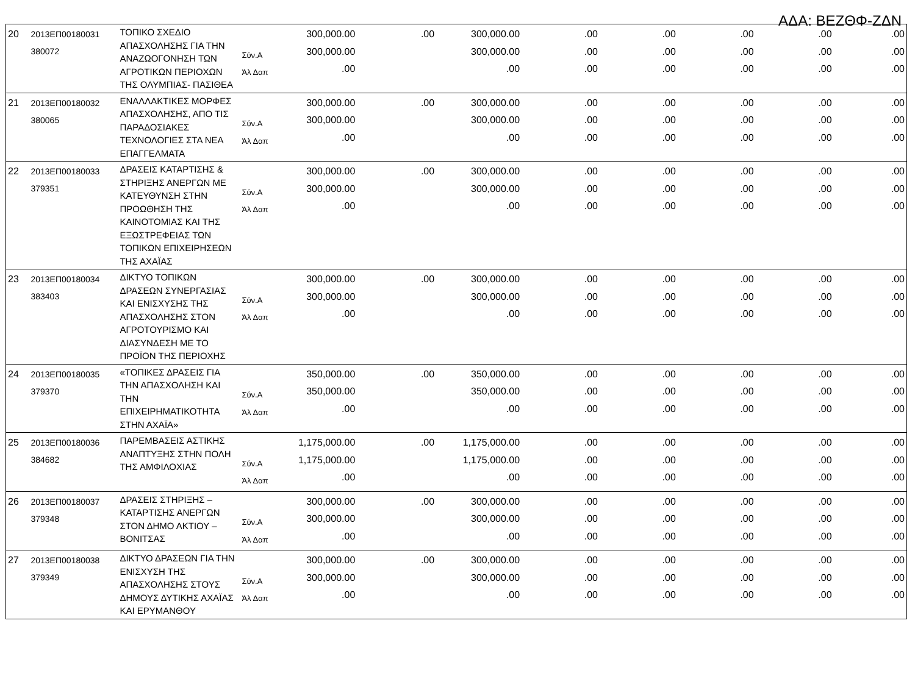ΑΔΑ: ΒΕΖΘΦ-ΖΔΝ
| 20 | 2013ΕΠ00180031 380072 | ΤΟΠΙΚΟ ΣΧΕΔΙΟ ΑΠΑΣΧΟΛΗΣΗΣ ΓΙΑ ΤΗΝ ΑΝΑΖΩΟΓΟΝΗΣΗ ΤΩΝ ΑΓΡΟΤΙΚΩΝ ΠΕΡΙΟΧΩΝ ΤΗΣ ΟΛΥΜΠΙΑΣ- ΠΑΣΙΘΕΑ | Σύν.Α Άλ Δαπ | 300,000.00 300,000.00 .00 | .00 | 300,000.00 300,000.00 .00 | .00 .00 .00 | .00 .00 .00 | .00 .00 .00 | .00 .00 .00 | .00 .00 .00 |
| 21 | 2013ΕΠ00180032 380065 | ΕΝΑΛΛΑΚΤΙΚΕΣ ΜΟΡΦΕΣ ΑΠΑΣΧΟΛΗΣΗΣ, ΑΠΟ ΤΙΣ ΠΑΡΑΔΟΣΙΑΚΕΣ ΤΕΧΝΟΛΟΓΙΕΣ ΣΤΑ ΝΕΑ ΕΠΑΓΓΕΛΜΑΤΑ | Σύν.Α Άλ Δαπ | 300,000.00 300,000.00 .00 | .00 | 300,000.00 300,000.00 .00 | .00 .00 .00 | .00 .00 .00 | .00 .00 .00 | .00 .00 .00 | .00 .00 .00 |
| 22 | 2013ΕΠ00180033 379351 | ΔΡΑΣΕΙΣ ΚΑΤΑΡΤΙΣΗΣ & ΣΤΗΡΙΞΗΣ ΑΝΕΡΓΩΝ ΜΕ ΚΑΤΕΥΘΥΝΣΗ ΣΤΗΝ ΠΡΟΩΘΗΣΗ ΤΗΣ ΚΑΙΝΟΤΟΜΙΑΣ ΚΑΙ ΤΗΣ ΕΞΩΣΤΡΕΦΕΙΑΣ ΤΩΝ ΤΟΠΙΚΩΝ ΕΠΙΧΕΙΡΗΣΕΩΝ ΤΗΣ ΑΧΑΪΑΣ | Σύν.Α Άλ Δαπ | 300,000.00 300,000.00 .00 | .00 | 300,000.00 300,000.00 .00 | .00 .00 .00 | .00 .00 .00 | .00 .00 .00 | .00 .00 .00 | .00 .00 .00 |
| 23 | 2013ΕΠ00180034 383403 | ΔΙΚΤΥΟ ΤΟΠΙΚΩΝ ΔΡΑΣΕΩΝ ΣΥΝΕΡΓΑΣΙΑΣ ΚΑΙ ΕΝΙΣΧΥΣΗΣ ΤΗΣ ΑΠΑΣΧΟΛΗΣΗΣ ΣΤΟΝ ΑΓΡΟΤΟΥΡΙΣΜΟ ΚΑΙ ΔΙΑΣΥΝΔΕΣΗ ΜΕ ΤΟ ΠΡΟΪΟΝ ΤΗΣ ΠΕΡΙΟΧΗΣ | Σύν.Α Άλ Δαπ | 300,000.00 300,000.00 .00 | .00 | 300,000.00 300,000.00 .00 | .00 .00 .00 | .00 .00 .00 | .00 .00 .00 | .00 .00 .00 | .00 .00 .00 |
| 24 | 2013ΕΠ00180035 379370 | «ΤΟΠΙΚΕΣ ΔΡΑΣΕΙΣ ΓΙΑ ΤΗΝ ΑΠΑΣΧΟΛΗΣΗ ΚΑΙ ΤΗΝ ΕΠΙΧΕΙΡΗΜΑΤΙΚΟΤΗΤΑ ΣΤΗΝ ΑΧΑΪΑ» | Σύν.Α Άλ Δαπ | 350,000.00 350,000.00 .00 | .00 | 350,000.00 350,000.00 .00 | .00 .00 .00 | .00 .00 .00 | .00 .00 .00 | .00 .00 .00 | .00 .00 .00 |
| 25 | 2013ΕΠ00180036 384682 | ΠΑΡΕΜΒΑΣΕΙΣ ΑΣΤΙΚΗΣ ΑΝΑΠΤΥΞΗΣ ΣΤΗΝ ΠΟΛΗ ΤΗΣ ΑΜΦΙΛΟΧΙΑΣ | Σύν.Α Άλ Δαπ | 1,175,000.00 1,175,000.00 .00 | .00 | 1,175,000.00 1,175,000.00 .00 | .00 .00 .00 | .00 .00 .00 | .00 .00 .00 | .00 .00 .00 | .00 .00 .00 |
| 26 | 2013ΕΠ00180037 379348 | ΔΡΑΣΕΙΣ ΣΤΗΡΙΞΗΣ – ΚΑΤΑΡΤΙΣΗΣ ΑΝΕΡΓΩΝ ΣΤΟΝ ΔΗΜΟ ΑΚΤΙΟΥ – ΒΟΝΙΤΣΑΣ | Σύν.Α Άλ Δαπ | 300,000.00 300,000.00 .00 | .00 | 300,000.00 300,000.00 .00 | .00 .00 .00 | .00 .00 .00 | .00 .00 .00 | .00 .00 .00 | .00 .00 .00 |
| 27 | 2013ΕΠ00180038 379349 | ΔΙΚΤΥΟ ΔΡΑΣΕΩΝ ΓΙΑ ΤΗΝ ΕΝΙΣΧΥΣΗ ΤΗΣ ΑΠΑΣΧΟΛΗΣΗΣ ΣΤΟΥΣ ΔΗΜΟΥΣ ΔΥΤΙΚΗΣ ΑΧΑΪΑΣ ΚΑΙ ΕΡΥΜΑΝΘΟΥ | Σύν.Α Άλ Δαπ | 300,000.00 300,000.00 .00 | .00 | 300,000.00 300,000.00 .00 | .00 .00 .00 | .00 .00 .00 | .00 .00 .00 | .00 .00 .00 | .00 .00 .00 |